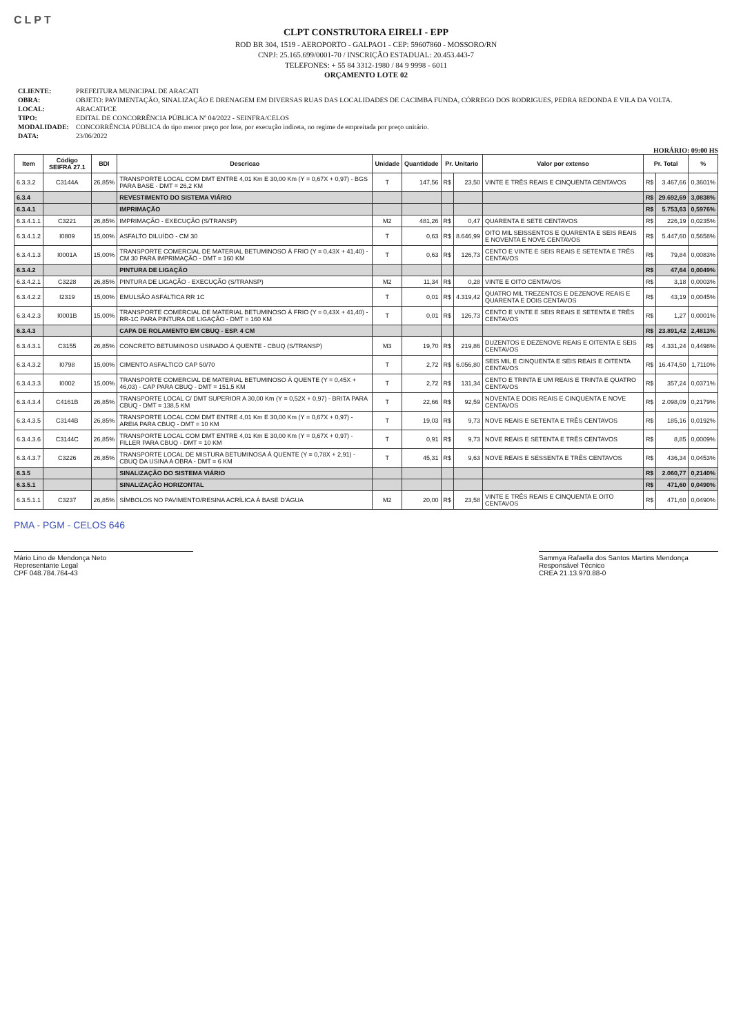CLPT
CLPT CONSTRUTORA EIRELI - EPP
ROD BR 304, 1519 - AEROPORTO - GALPAO1 - CEP: 59607860 - MOSSORO/RN
CNPJ: 25.165.699/0001-70 / INSCRIÇÃO ESTADUAL: 20.453.443-7
TELEFONES: + 55 84 3312-1980 / 84 9 9998 - 6011
ORÇAMENTO LOTE 02
| CLIENTE: | PREFEITURA MUNICIPAL DE ARACATI |
| OBRA: | OBJETO: PAVIMENTAÇÃO, SINALIZAÇÃO E DRENAGEM EM DIVERSAS RUAS DAS LOCALIDADES DE CACIMBA FUNDA, CÓRREGO DOS RODRIGUES, PEDRA REDONDA E VILA DA VOLTA. |
| LOCAL: | ARACATI/CE |
| TIPO: | EDITAL DE CONCORRÊNCIA PÚBLICA Nº 04/2022 - SEINFRA/CELOS |
| MODALIDADE: | CONCORRÊNCIA PÚBLICA do tipo menor preço por lote, por execução indireta, no regime de empreitada por preço unitário. |
| DATA: | 23/06/2022 |
HORÁRIO: 09:00 HS
| Item | Código SEIFRA 27.1 | BDI | Descricao | Unidade | Quantidade | Pr. Unitario | | Valor por extenso | Pr. Total | | % |
| --- | --- | --- | --- | --- | --- | --- | --- | --- | --- | --- | --- |
| 6.3.3.2 | C3144A | 26,85% | TRANSPORTE LOCAL COM DMT ENTRE 4,01 Km E 30,00 Km (Y = 0,67X + 0,97) - BGS PARA BASE - DMT = 26,2 KM | T | 147,56 | R$ | 23,50 | VINTE E TRÊS REAIS E CINQUENTA CENTAVOS | R$ | 3.467,66 | 0,3601% |
| 6.3.4 | | | REVESTIMENTO DO SISTEMA VIÁRIO | | | | | | R$ | 29.692,69 | 3,0838% |
| 6.3.4.1 | | | IMPRIMAÇÃO | | | | | | R$ | 5.753,63 | 0,5976% |
| 6.3.4.1.1 | C3221 | 26,85% | IMPRIMAÇÃO - EXECUÇÃO (S/TRANSP) | M2 | 481,26 | R$ | 0,47 | QUARENTA E SETE CENTAVOS | R$ | 226,19 | 0,0235% |
| 6.3.4.1.2 | I0809 | 15,00% | ASFALTO DILUÍDO - CM 30 | T | 0,63 | R$ | 8.646,99 | OITO MIL SEISSENTOS E QUARENTA E SEIS REAIS E NOVENTA E NOVE CENTAVOS | R$ | 5.447,60 | 0,5658% |
| 6.3.4.1.3 | I0001A | 15,00% | TRANSPORTE COMERCIAL DE MATERIAL BETUMINOSO À FRIO (Y = 0,43X + 41,40) - CM 30 PARA IMPRIMAÇÃO - DMT = 160 KM | T | 0,63 | R$ | 126,73 | CENTO E VINTE E SEIS REAIS E SETENTA E TRÊS CENTAVOS | R$ | 79,84 | 0,0083% |
| 6.3.4.2 | | | PINTURA DE LIGAÇÃO | | | | | | R$ | 47,64 | 0,0049% |
| 6.3.4.2.1 | C3228 | 26,85% | PINTURA DE LIGAÇÃO - EXECUÇÃO (S/TRANSP) | M2 | 11,34 | R$ | 0,28 | VINTE E OITO CENTAVOS | R$ | 3,18 | 0,0003% |
| 6.3.4.2.2 | I2319 | 15,00% | EMULSÃO ASFÁLTICA RR 1C | T | 0,01 | R$ | 4.319,42 | QUATRO MIL TREZENTOS E DEZENOVE REAIS E QUARENTA E DOIS CENTAVOS | R$ | 43,19 | 0,0045% |
| 6.3.4.2.3 | I0001B | 15,00% | TRANSPORTE COMERCIAL DE MATERIAL BETUMINOSO À FRIO (Y = 0,43X + 41,40) - RR-1C PARA PINTURA DE LIGAÇÃO - DMT = 160 KM | T | 0,01 | R$ | 126,73 | CENTO E VINTE E SEIS REAIS E SETENTA E TRÊS CENTAVOS | R$ | 1,27 | 0,0001% |
| 6.3.4.3 | | | CAPA DE ROLAMENTO EM CBUQ - ESP. 4 CM | | | | | | R$ | 23.891,42 | 2,4813% |
| 6.3.4.3.1 | C3155 | 26,85% | CONCRETO BETUMINOSO USINADO À QUENTE - CBUQ (S/TRANSP) | M3 | 19,70 | R$ | 219,86 | DUZENTOS E DEZENOVE REAIS E OITENTA E SEIS CENTAVOS | R$ | 4.331,24 | 0,4498% |
| 6.3.4.3.2 | I0798 | 15,00% | CIMENTO ASFALTICO CAP 50/70 | T | 2,72 | R$ | 6.056,80 | SEIS MIL E CINQUENTA E SEIS REAIS E OITENTA CENTAVOS | R$ | 16.474,50 | 1,7110% |
| 6.3.4.3.3 | I0002 | 15,00% | TRANSPORTE COMERCIAL DE MATERIAL BETUMINOSO À QUENTE (Y = 0,45X + 46,03) - CAP PARA CBUQ - DMT = 151,5 KM | T | 2,72 | R$ | 131,34 | CENTO E TRINTA E UM REAIS E TRINTA E QUATRO CENTAVOS | R$ | 357,24 | 0,0371% |
| 6.3.4.3.4 | C4161B | 26,85% | TRANSPORTE LOCAL C/ DMT SUPERIOR A 30,00 Km (Y = 0,52X + 0,97) - BRITA PARA CBUQ - DMT = 138,5 KM | T | 22,66 | R$ | 92,59 | NOVENTA E DOIS REAIS E CINQUENTA E NOVE CENTAVOS | R$ | 2.098,09 | 0,2179% |
| 6.3.4.3.5 | C3144B | 26,85% | TRANSPORTE LOCAL COM DMT ENTRE 4,01 Km E 30,00 Km (Y = 0,67X + 0,97) - AREIA PARA CBUQ - DMT = 10 KM | T | 19,03 | R$ | 9,73 | NOVE REAIS E SETENTA E TRÊS CENTAVOS | R$ | 185,16 | 0,0192% |
| 6.3.4.3.6 | C3144C | 26,85% | TRANSPORTE LOCAL COM DMT ENTRE 4,01 Km E 30,00 Km (Y = 0,67X + 0,97) - FILLER PARA CBUQ - DMT = 10 KM | T | 0,91 | R$ | 9,73 | NOVE REAIS E SETENTA E TRÊS CENTAVOS | R$ | 8,85 | 0,0009% |
| 6.3.4.3.7 | C3226 | 26,85% | TRANSPORTE LOCAL DE MISTURA BETUMINOSA À QUENTE (Y = 0,78X + 2,91) - CBUQ DA USINA A OBRA - DMT = 6 KM | T | 45,31 | R$ | 9,63 | NOVE REAIS E SESSENTA E TRÊS CENTAVOS | R$ | 436,34 | 0,0453% |
| 6.3.5 | | | SINALIZAÇÃO DO SISTEMA VIÁRIO | | | | | | R$ | 2.060,77 | 0,2140% |
| 6.3.5.1 | | | SINALIZAÇÃO HORIZONTAL | | | | | | R$ | 471,60 | 0,0490% |
| 6.3.5.1.1 | C3237 | 26,85% | SÍMBOLOS NO PAVIMENTO/RESINA ACRÍLICA À BASE D'ÁGUA | M2 | 20,00 | R$ | 23,58 | VINTE E TRÊS REAIS E CINQUENTA E OITO CENTAVOS | R$ | 471,60 | 0,0490% |
PMA - PGM - CELOS 646
Mário Lino de Mendonça Neto
Representante Legal
CPF 048.784.764-43
Sammya Rafaella dos Santos Martins Mendonça
Responsável Técnico
CREA 21.13.970.88-0